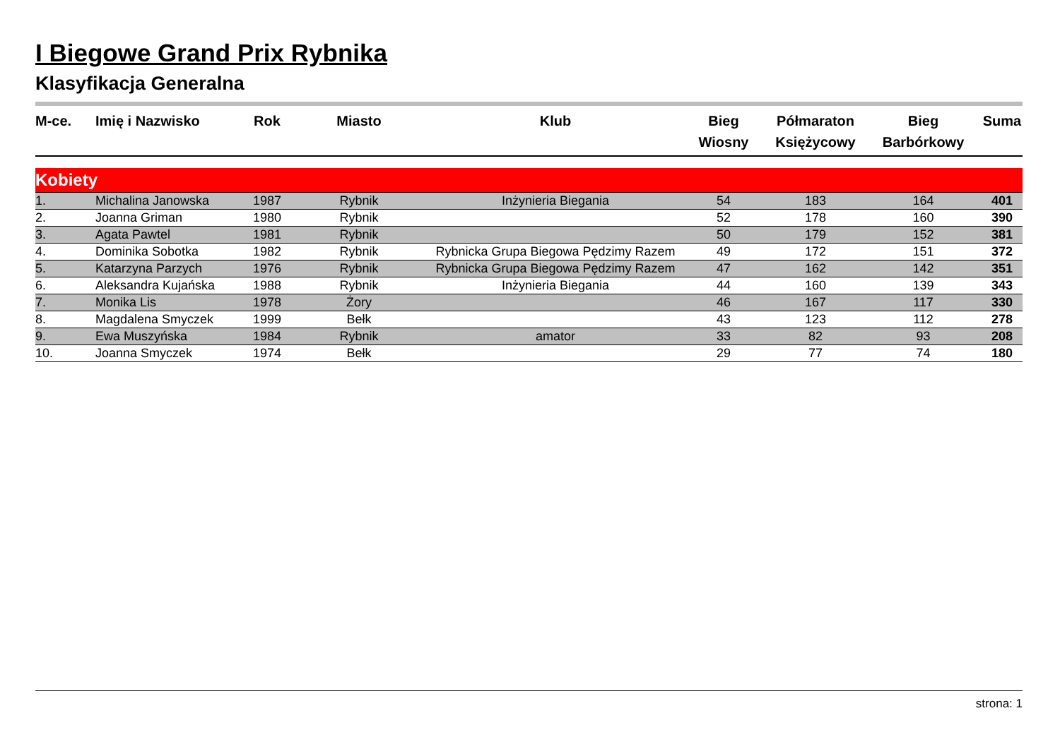I Biegowe Grand Prix Rybnika
Klasyfikacja Generalna
| M-ce. | Imię i Nazwisko | Rok | Miasto | Klub | Bieg Wiosny | Półmaraton Księżycowy | Bieg Barbórkowy | Suma |
| --- | --- | --- | --- | --- | --- | --- | --- | --- |
| Kobiety | | | | | | | | |
| 1. | Michalina Janowska | 1987 | Rybnik | Inżynieria Biegania | 54 | 183 | 164 | 401 |
| 2. | Joanna Griman | 1980 | Rybnik | | 52 | 178 | 160 | 390 |
| 3. | Agata Pawtel | 1981 | Rybnik | | 50 | 179 | 152 | 381 |
| 4. | Dominika Sobotka | 1982 | Rybnik | Rybnicka Grupa Biegowa Pędzimy Razem | 49 | 172 | 151 | 372 |
| 5. | Katarzyna Parzych | 1976 | Rybnik | Rybnicka Grupa Biegowa Pędzimy Razem | 47 | 162 | 142 | 351 |
| 6. | Aleksandra Kujańska | 1988 | Rybnik | Inżynieria Biegania | 44 | 160 | 139 | 343 |
| 7. | Monika Lis | 1978 | Żory | | 46 | 167 | 117 | 330 |
| 8. | Magdalena Smyczek | 1999 | Bełk | | 43 | 123 | 112 | 278 |
| 9. | Ewa Muszyńska | 1984 | Rybnik | amator | 33 | 82 | 93 | 208 |
| 10. | Joanna Smyczek | 1974 | Bełk | | 29 | 77 | 74 | 180 |
strona: 1